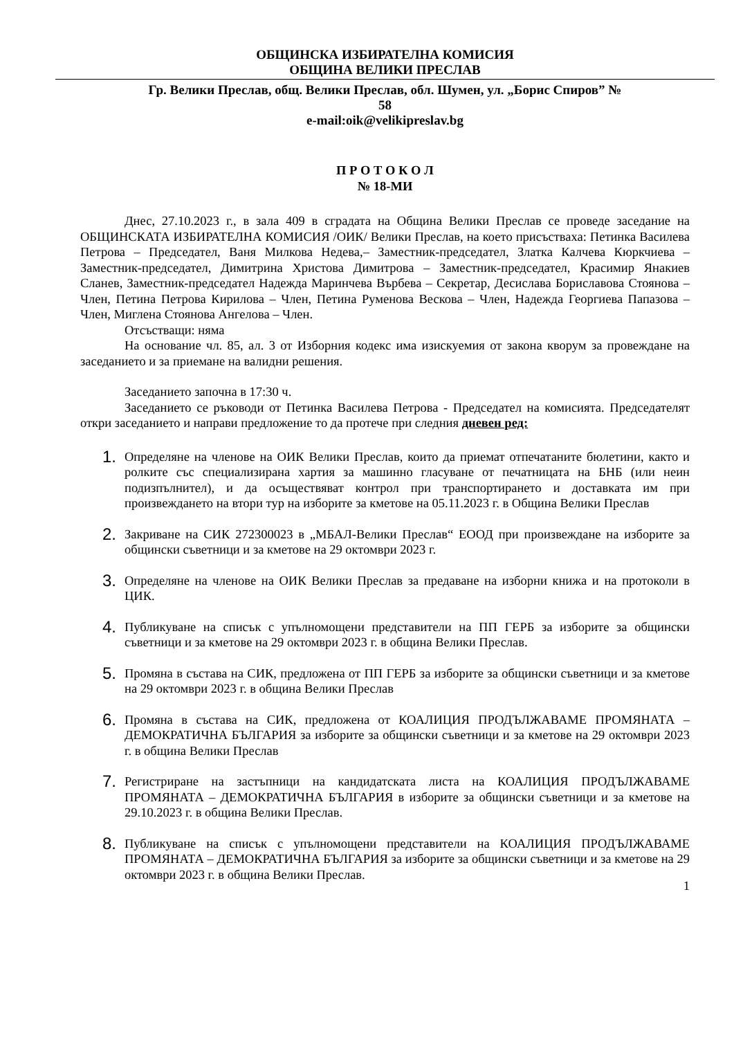ОБЩИНСКА ИЗБИРАТЕЛНА КОМИСИЯ
ОБЩИНА ВЕЛИКИ ПРЕСЛАВ
Гр. Велики Преслав, общ. Велики Преслав, обл. Шумен, ул. „Борис Спиров” №
58
e-mail:oik@velikipreslav.bg
П Р О Т О К О Л
№ 18-МИ
Днес, 27.10.2023 г., в зала 409 в сградата на Община Велики Преслав се проведе заседание на ОБЩИНСКАТА ИЗБИРАТЕЛНА КОМИСИЯ /ОИК/ Велики Преслав, на което присъстваха: Петинка Василева Петрова – Председател, Ваня Милкова Недева,– Заместник-председател, Златка Калчева Кюркчиева – Заместник-председател, Димитрина Христова Димитрова – Заместник-председател, Красимир Янакиев Сланев, Заместник-председател Надежда Маринчева Върбева – Секретар, Десислава Бориславова Стоянова – Член, Петина Петрова Кирилова – Член, Петина Руменова Вескова – Член, Надежда Георгиева Папазова – Член, Миглена Стоянова Ангелова – Член.
Отсъстващи: няма
На основание чл. 85, ал. 3 от Изборния кодекс има изискуемия от закона кворум за провеждане на заседанието и за приемане на валидни решения.
Заседанието започна в 17:30 ч.
Заседанието се ръководи от Петинка Василева Петрова - Председател на комисията. Председателят откри заседанието и направи предложение то да протече при следния дневен ред:
1. Определяне на членове на ОИК Велики Преслав, които да приемат отпечатаните бюлетини, както и ролките със специализирана хартия за машинно гласуване от печатницата на БНБ (или неин подизпълнител), и да осъществяват контрол при транспортирането и доставката им при произвеждането на втори тур на изборите за кметове на 05.11.2023 г. в Община Велики Преслав
2. Закриване на СИК 272300023 в „МБАЛ-Велики Преслав“ ЕООД при произвеждане на изборите за общински съветници и за кметове на 29 октомври 2023 г.
3. Определяне на членове на ОИК Велики Преслав за предаване на изборни книжа и на протоколи в ЦИК.
4. Публикуване на списък с упълномощени представители на ПП ГЕРБ за изборите за общински съветници и за кметове на 29 октомври 2023 г. в община Велики Преслав.
5. Промяна в състава на СИК, предложена от ПП ГЕРБ за изборите за общински съветници и за кметове на 29 октомври 2023 г. в община Велики Преслав
6. Промяна в състава на СИК, предложена от КОАЛИЦИЯ ПРОДЪЛЖАВАМЕ ПРОМЯНАТА – ДЕМОКРАТИЧНА БЪЛГАРИЯ за изборите за общински съветници и за кметове на 29 октомври 2023 г. в община Велики Преслав
7. Регистриране на застъпници на кандидатската листа на КОАЛИЦИЯ ПРОДЪЛЖАВАМЕ ПРОМЯНАТА – ДЕМОКРАТИЧНА БЪЛГАРИЯ в изборите за общински съветници и за кметове на 29.10.2023 г. в община Велики Преслав.
8. Публикуване на списък с упълномощени представители на КОАЛИЦИЯ ПРОДЪЛЖАВАМЕ ПРОМЯНАТА – ДЕМОКРАТИЧНА БЪЛГАРИЯ за изборите за общински съветници и за кметове на 29 октомври 2023 г. в община Велики Преслав.
1